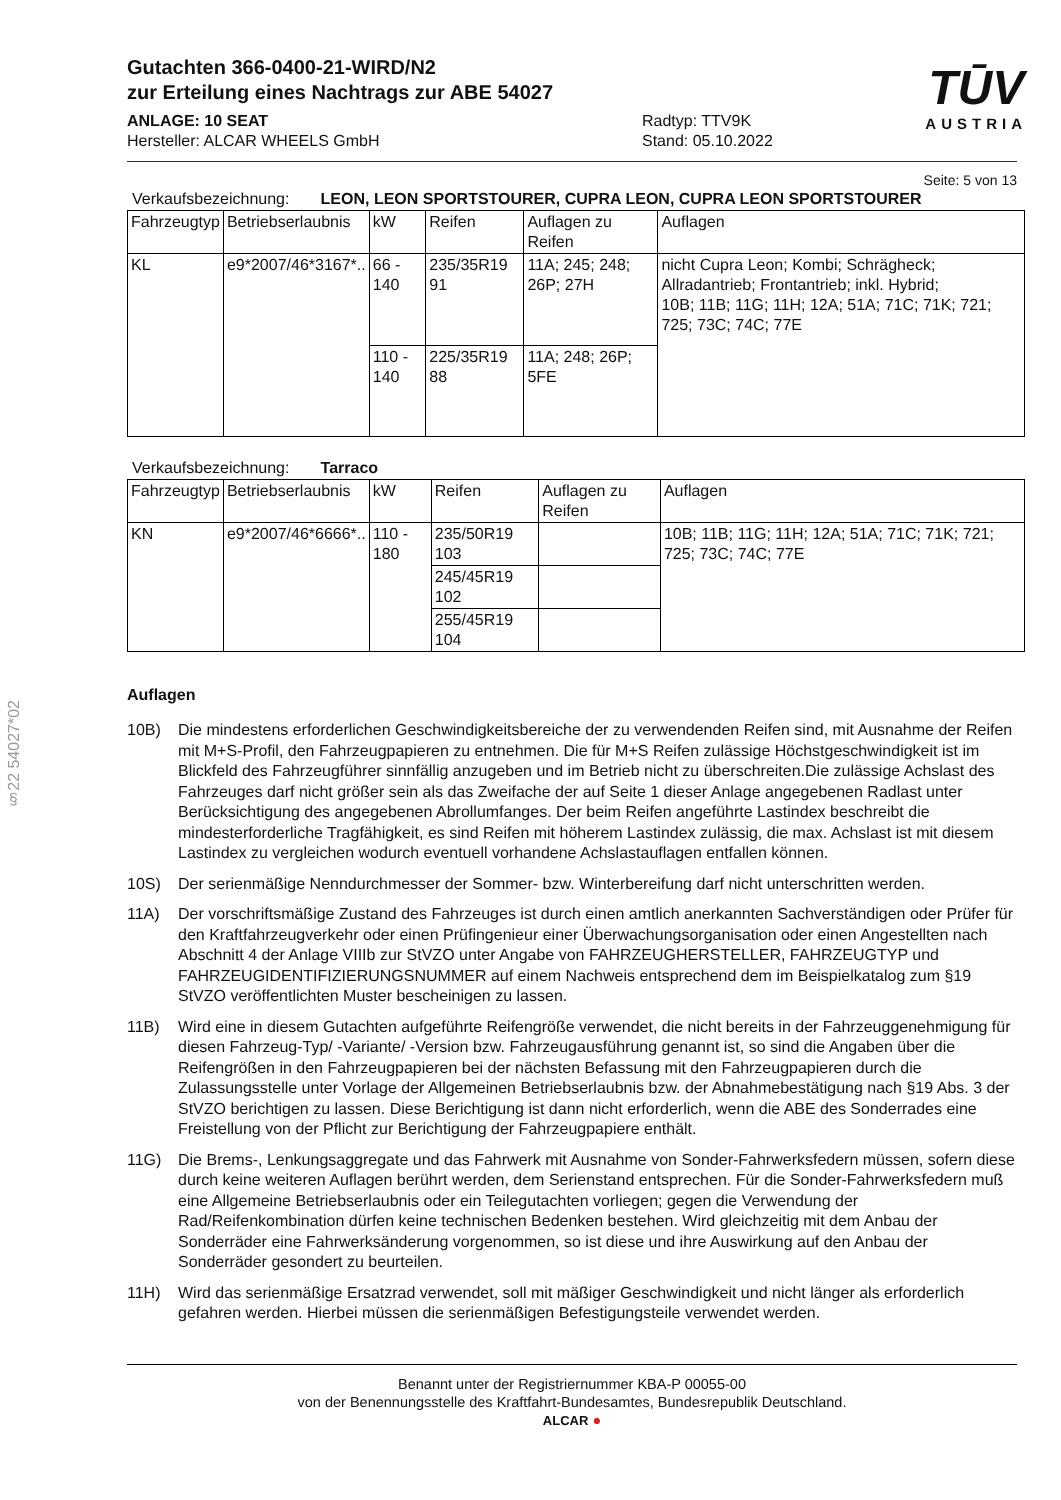§22 54027*02
Gutachten 366-0400-21-WIRD/N2
zur Erteilung eines Nachtrags zur ABE 54027
TŪV
AUSTRIA
ANLAGE: 10 SEAT
Hersteller: ALCAR WHEELS GmbH
Radtyp: TTV9K
Stand: 05.10.2022
Seite: 5 von 13
Verkaufsbezeichnung: LEON, LEON SPORTSTOURER, CUPRA LEON, CUPRA LEON SPORTSTOURER
| Fahrzeugtyp | Betriebserlaubnis | kW | Reifen | Auflagen zu Reifen | Auflagen |
| --- | --- | --- | --- | --- | --- |
| KL | e9*2007/46*3167*.. | 66 - 140 | 235/35R19 91 | 11A; 245; 248; 26P; 27H | nicht Cupra Leon; Kombi; Schrägheck; Allradantrieb; Frontantrieb; inkl. Hybrid; 10B; 11B; 11G; 11H; 12A; 51A; 71C; 71K; 721; 725; 73C; 74C; 77E |
| | | 110 - 140 | 225/35R19 88 | 11A; 248; 26P; 5FE | |
Verkaufsbezeichnung: Tarraco
| Fahrzeugtyp | Betriebserlaubnis | kW | Reifen | Auflagen zu Reifen | Auflagen |
| --- | --- | --- | --- | --- | --- |
| KN | e9*2007/46*6666*.. | 110 - 180 | 235/50R19 103 | | 10B; 11B; 11G; 11H; 12A; 51A; 71C; 71K; 721; 725; 73C; 74C; 77E |
| | | | 245/45R19 102 | | |
| | | | 255/45R19 104 | | |
Auflagen
10B) Die mindestens erforderlichen Geschwindigkeitsbereiche der zu verwendenden Reifen sind, mit Ausnahme der Reifen mit M+S-Profil, den Fahrzeugpapieren zu entnehmen. Die für M+S Reifen zulässige Höchstgeschwindigkeit ist im Blickfeld des Fahrzeugführer sinnfällig anzugeben und im Betrieb nicht zu überschreiten.Die zulässige Achslast des Fahrzeuges darf nicht größer sein als das Zweifache der auf Seite 1 dieser Anlage angegebenen Radlast unter Berücksichtigung des angegebenen Abrollumfanges. Der beim Reifen angeführte Lastindex beschreibt die mindesterforderliche Tragfähigkeit, es sind Reifen mit höherem Lastindex zulässig, die max. Achslast ist mit diesem Lastindex zu vergleichen wodurch eventuell vorhandene Achslastauflagen entfallen können.
10S) Der serienmäßige Nenndurchmesser der Sommer- bzw. Winterbereifung darf nicht unterschritten werden.
11A) Der vorschriftsmäßige Zustand des Fahrzeuges ist durch einen amtlich anerkannten Sachverständigen oder Prüfer für den Kraftfahrzeugverkehr oder einen Prüfingenieur einer Überwachungsorganisation oder einen Angestellten nach Abschnitt 4 der Anlage VIIIb zur StVZO unter Angabe von FAHRZEUGHERSTELLER, FAHRZEUGTYP und FAHRZEUGIDENTIFIZIERUNGSNUMMER auf einem Nachweis entsprechend dem im Beispielkatalog zum §19 StVZO veröffentlichten Muster bescheinigen zu lassen.
11B) Wird eine in diesem Gutachten aufgeführte Reifengröße verwendet, die nicht bereits in der Fahrzeuggenehmigung für diesen Fahrzeug-Typ/ -Variante/ -Version bzw. Fahrzeugausführung genannt ist, so sind die Angaben über die Reifengrößen in den Fahrzeugpapieren bei der nächsten Befassung mit den Fahrzeugpapieren durch die Zulassungsstelle unter Vorlage der Allgemeinen Betriebserlaubnis bzw. der Abnahmebestätigung nach §19 Abs. 3 der StVZO berichtigen zu lassen. Diese Berichtigung ist dann nicht erforderlich, wenn die ABE des Sonderrades eine Freistellung von der Pflicht zur Berichtigung der Fahrzeugpapiere enthält.
11G) Die Brems-, Lenkungsaggregate und das Fahrwerk mit Ausnahme von Sonder-Fahrwerksfedern müssen, sofern diese durch keine weiteren Auflagen berührt werden, dem Serienstand entsprechen. Für die Sonder-Fahrwerksfedern muß eine Allgemeine Betriebserlaubnis oder ein Teilegutachten vorliegen; gegen die Verwendung der Rad/Reifenkombination dürfen keine technischen Bedenken bestehen. Wird gleichzeitig mit dem Anbau der Sonderräder eine Fahrwerksänderung vorgenommen, so ist diese und ihre Auswirkung auf den Anbau der Sonderräder gesondert zu beurteilen.
11H) Wird das serienmäßige Ersatzrad verwendet, soll mit mäßiger Geschwindigkeit und nicht länger als erforderlich gefahren werden. Hierbei müssen die serienmäßigen Befestigungsteile verwendet werden.
Benannt unter der Registriernummer KBA-P 00055-00
von der Benennungsstelle des Kraftfahrt-Bundesamtes, Bundesrepublik Deutschland.
ALCAR ●